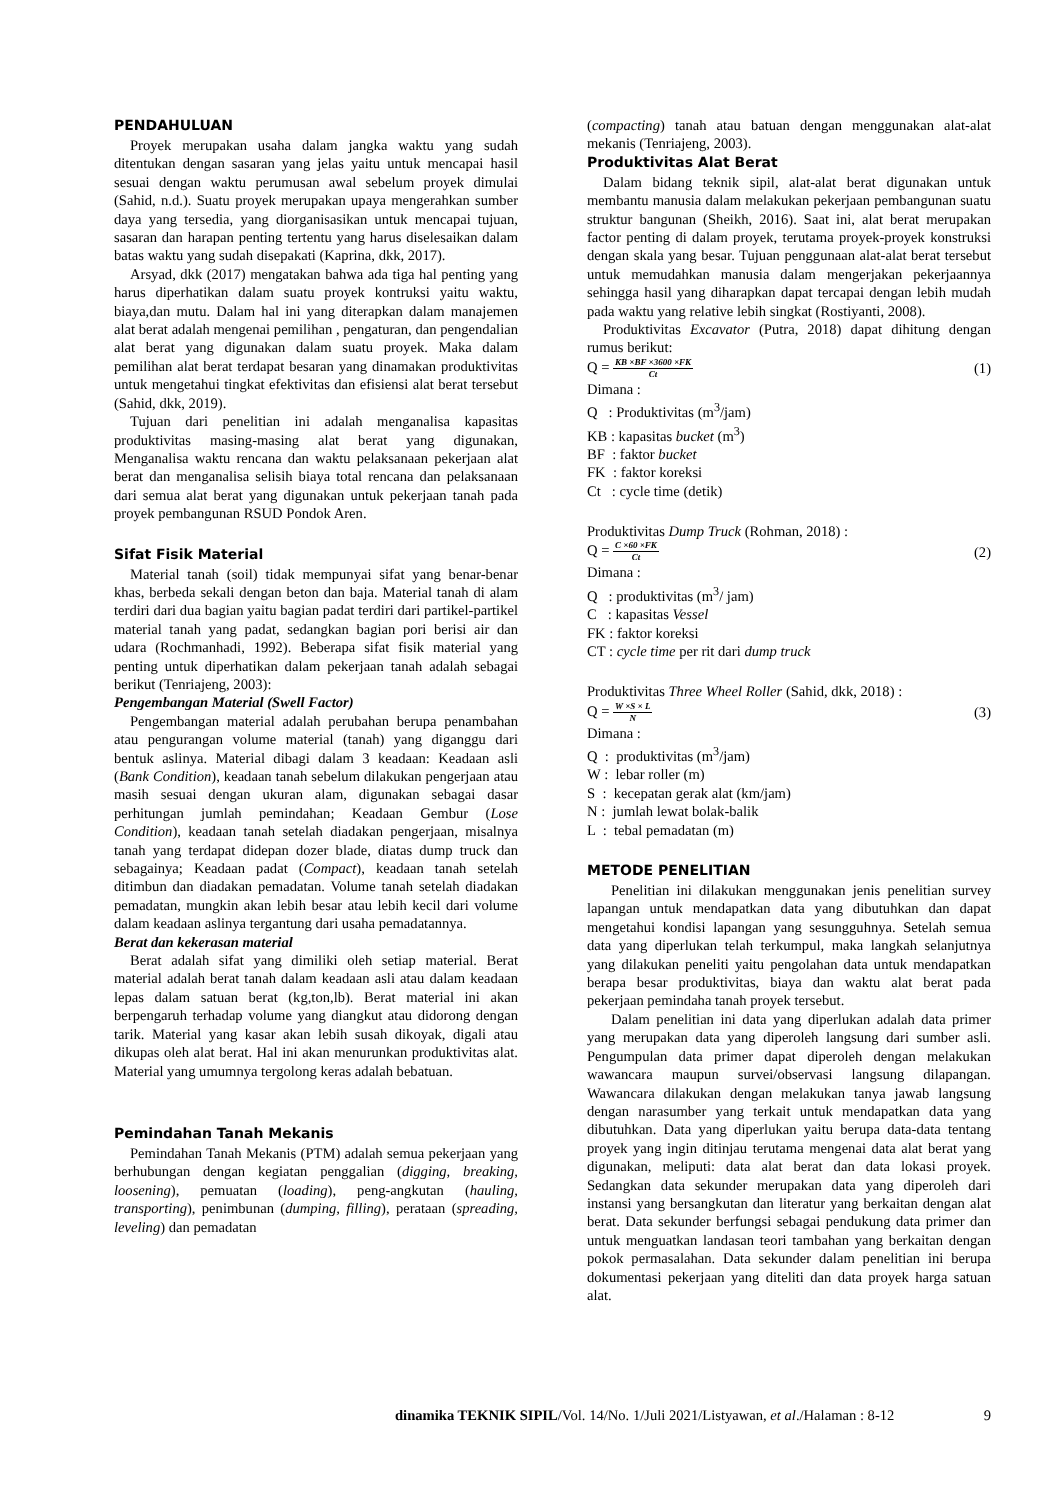PENDAHULUAN
Proyek merupakan usaha dalam jangka waktu yang sudah ditentukan dengan sasaran yang jelas yaitu untuk mencapai hasil sesuai dengan waktu perumusan awal sebelum proyek dimulai (Sahid, n.d.). Suatu proyek merupakan upaya mengerahkan sumber daya yang tersedia, yang diorganisasikan untuk mencapai tujuan, sasaran dan harapan penting tertentu yang harus diselesaikan dalam batas waktu yang sudah disepakati (Kaprina, dkk, 2017).
Arsyad, dkk (2017) mengatakan bahwa ada tiga hal penting yang harus diperhatikan dalam suatu proyek kontruksi yaitu waktu, biaya,dan mutu. Dalam hal ini yang diterapkan dalam manajemen alat berat adalah mengenai pemilihan , pengaturan, dan pengendalian alat berat yang digunakan dalam suatu proyek. Maka dalam pemilihan alat berat terdapat besaran yang dinamakan produktivitas untuk mengetahui tingkat efektivitas dan efisiensi alat berat tersebut (Sahid, dkk, 2019).
Tujuan dari penelitian ini adalah menganalisa kapasitas produktivitas masing-masing alat berat yang digunakan, Menganalisa waktu rencana dan waktu pelaksanaan pekerjaan alat berat dan menganalisa selisih biaya total rencana dan pelaksanaan dari semua alat berat yang digunakan untuk pekerjaan tanah pada proyek pembangunan RSUD Pondok Aren.
Sifat Fisik Material
Material tanah (soil) tidak mempunyai sifat yang benar-benar khas, berbeda sekali dengan beton dan baja. Material tanah di alam terdiri dari dua bagian yaitu bagian padat terdiri dari partikel-partikel material tanah yang padat, sedangkan bagian pori berisi air dan udara (Rochmanhadi, 1992). Beberapa sifat fisik material yang penting untuk diperhatikan dalam pekerjaan tanah adalah sebagai berikut (Tenriajeng, 2003):
Pengembangan Material (Swell Factor)
Pengembangan material adalah perubahan berupa penambahan atau pengurangan volume material (tanah) yang diganggu dari bentuk aslinya. Material dibagi dalam 3 keadaan: Keadaan asli (Bank Condition), keadaan tanah sebelum dilakukan pengerjaan atau masih sesuai dengan ukuran alam, digunakan sebagai dasar perhitungan jumlah pemindahan; Keadaan Gembur (Lose Condition), keadaan tanah setelah diadakan pengerjaan, misalnya tanah yang terdapat didepan dozer blade, diatas dump truck dan sebagainya; Keadaan padat (Compact), keadaan tanah setelah ditimbun dan diadakan pemadatan. Volume tanah setelah diadakan pemadatan, mungkin akan lebih besar atau lebih kecil dari volume dalam keadaan aslinya tergantung dari usaha pemadatannya.
Berat dan kekerasan material
Berat adalah sifat yang dimiliki oleh setiap material. Berat material adalah berat tanah dalam keadaan asli atau dalam keadaan lepas dalam satuan berat (kg,ton,lb). Berat material ini akan berpengaruh terhadap volume yang diangkut atau didorong dengan tarik. Material yang kasar akan lebih susah dikoyak, digali atau dikupas oleh alat berat. Hal ini akan menurunkan produktivitas alat. Material yang umumnya tergolong keras adalah bebatuan.
Pemindahan Tanah Mekanis
Pemindahan Tanah Mekanis (PTM) adalah semua pekerjaan yang berhubungan dengan kegiatan penggalian (digging, breaking, loosening), pemuatan (loading), peng-angkutan (hauling, transporting), penimbunan (dumping, filling), perataan (spreading, leveling) dan pemadatan
(compacting) tanah atau batuan dengan menggunakan alat-alat mekanis (Tenriajeng, 2003).
Produktivitas Alat Berat
Dalam bidang teknik sipil, alat-alat berat digunakan untuk membantu manusia dalam melakukan pekerjaan pembangunan suatu struktur bangunan (Sheikh, 2016). Saat ini, alat berat merupakan factor penting di dalam proyek, terutama proyek-proyek konstruksi dengan skala yang besar. Tujuan penggunaan alat-alat berat tersebut untuk memudahkan manusia dalam mengerjakan pekerjaannya sehingga hasil yang diharapkan dapat tercapai dengan lebih mudah pada waktu yang relative lebih singkat (Rostiyanti, 2008).
Produktivitas Excavator (Putra, 2018) dapat dihitung dengan rumus berikut:
Q =
KB ×BF ×3600 ×FK
Ct
(1)
Dimana :
Q : Produktivitas (m<sup>3</sup>/jam)
KB : kapasitas bucket (m<sup>3</sup>)
BF : faktor bucket
FK : faktor koreksi
Ct : cycle time (detik)
Produktivitas Dump Truck (Rohman, 2018) :
Q =
C ×60 ×FK
Ct
(2)
Dimana :
Q : produktivitas (m<sup>3</sup>/ jam)
C : kapasitas Vessel
FK : faktor koreksi
CT : cycle time per rit dari dump truck
Produktivitas Three Wheel Roller (Sahid, dkk, 2018) :
Q =
W ×S × L
N
(3)
Dimana :
Q : produktivitas (m<sup>3</sup>/jam)
W : lebar roller (m)
S : kecepatan gerak alat (km/jam)
N : jumlah lewat bolak-balik
L : tebal pemadatan (m)
METODE PENELITIAN
Penelitian ini dilakukan menggunakan jenis penelitian survey lapangan untuk mendapatkan data yang dibutuhkan dan dapat mengetahui kondisi lapangan yang sesungguhnya. Setelah semua data yang diperlukan telah terkumpul, maka langkah selanjutnya yang dilakukan peneliti yaitu pengolahan data untuk mendapatkan berapa besar produktivitas, biaya dan waktu alat berat pada pekerjaan pemindaha tanah proyek tersebut.
Dalam penelitian ini data yang diperlukan adalah data primer yang merupakan data yang diperoleh langsung dari sumber asli. Pengumpulan data primer dapat diperoleh dengan melakukan wawancara maupun survei/observasi langsung dilapangan. Wawancara dilakukan dengan melakukan tanya jawab langsung dengan narasumber yang terkait untuk mendapatkan data yang dibutuhkan. Data yang diperlukan yaitu berupa data-data tentang proyek yang ingin ditinjau terutama mengenai data alat berat yang digunakan, meliputi: data alat berat dan data lokasi proyek. Sedangkan data sekunder merupakan data yang diperoleh dari instansi yang bersangkutan dan literatur yang berkaitan dengan alat berat. Data sekunder berfungsi sebagai pendukung data primer dan untuk menguatkan landasan teori tambahan yang berkaitan dengan pokok permasalahan. Data sekunder dalam penelitian ini berupa dokumentasi pekerjaan yang diteliti dan data proyek harga satuan alat.
dinamika TEKNIK SIPIL/Vol. 14/No. 1/Juli 2021/Listyawan, et al./Halaman : 8-12 9